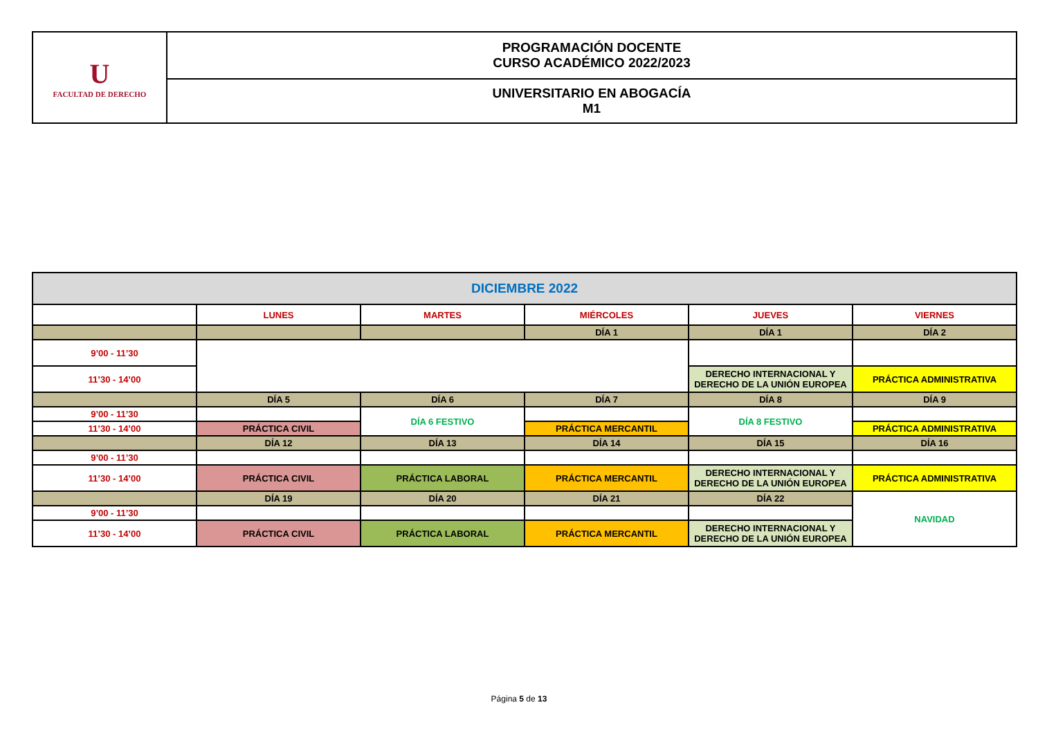| U FACULTAD DE DERECHO | PROGRAMACIÓN DOCENTE CURSO ACADÉMICO 2022/2023 |
| | UNIVERSITARIO EN ABOGACÍA M1 |
| DICIEMBRE 2022 | | | | | |
| | LUNES | MARTES | MIÉRCOLES | JUEVES | VIERNES |
| | | | DÍA 1 | DÍA 1 | DÍA 2 |
| 9’00 - 11’30 | | | | | |
| 11’30 - 14’00 | | | | DERECHO INTERNACIONAL Y DERECHO DE LA UNIÓN EUROPEA | PRÁCTICA ADMINISTRATIVA |
| | DÍA 5 | DÍA 6 | DÍA 7 | DÍA 8 | DÍA 9 |
| 9’00 - 11’30 | | DÍA 6 FESTIVO | | DÍA 8 FESTIVO | |
| 11’30 - 14’00 | PRÁCTICA CIVIL | | PRÁCTICA MERCANTIL | | PRÁCTICA ADMINISTRATIVA |
| | DÍA 12 | DÍA 13 | DÍA 14 | DÍA 15 | DÍA 16 |
| 9’00 - 11’30 | | | | | |
| 11’30 - 14’00 | PRÁCTICA CIVIL | PRÁCTICA LABORAL | PRÁCTICA MERCANTIL | DERECHO INTERNACIONAL Y DERECHO DE LA UNIÓN EUROPEA | PRÁCTICA ADMINISTRATIVA |
| | DÍA 19 | DÍA 20 | DÍA 21 | DÍA 22 | NAVIDAD |
| 9’00 - 11’30 | | | | | |
| 11’30 - 14’00 | PRÁCTICA CIVIL | PRÁCTICA LABORAL | PRÁCTICA MERCANTIL | DERECHO INTERNACIONAL Y DERECHO DE LA UNIÓN EUROPEA | |
Página 5 de 13